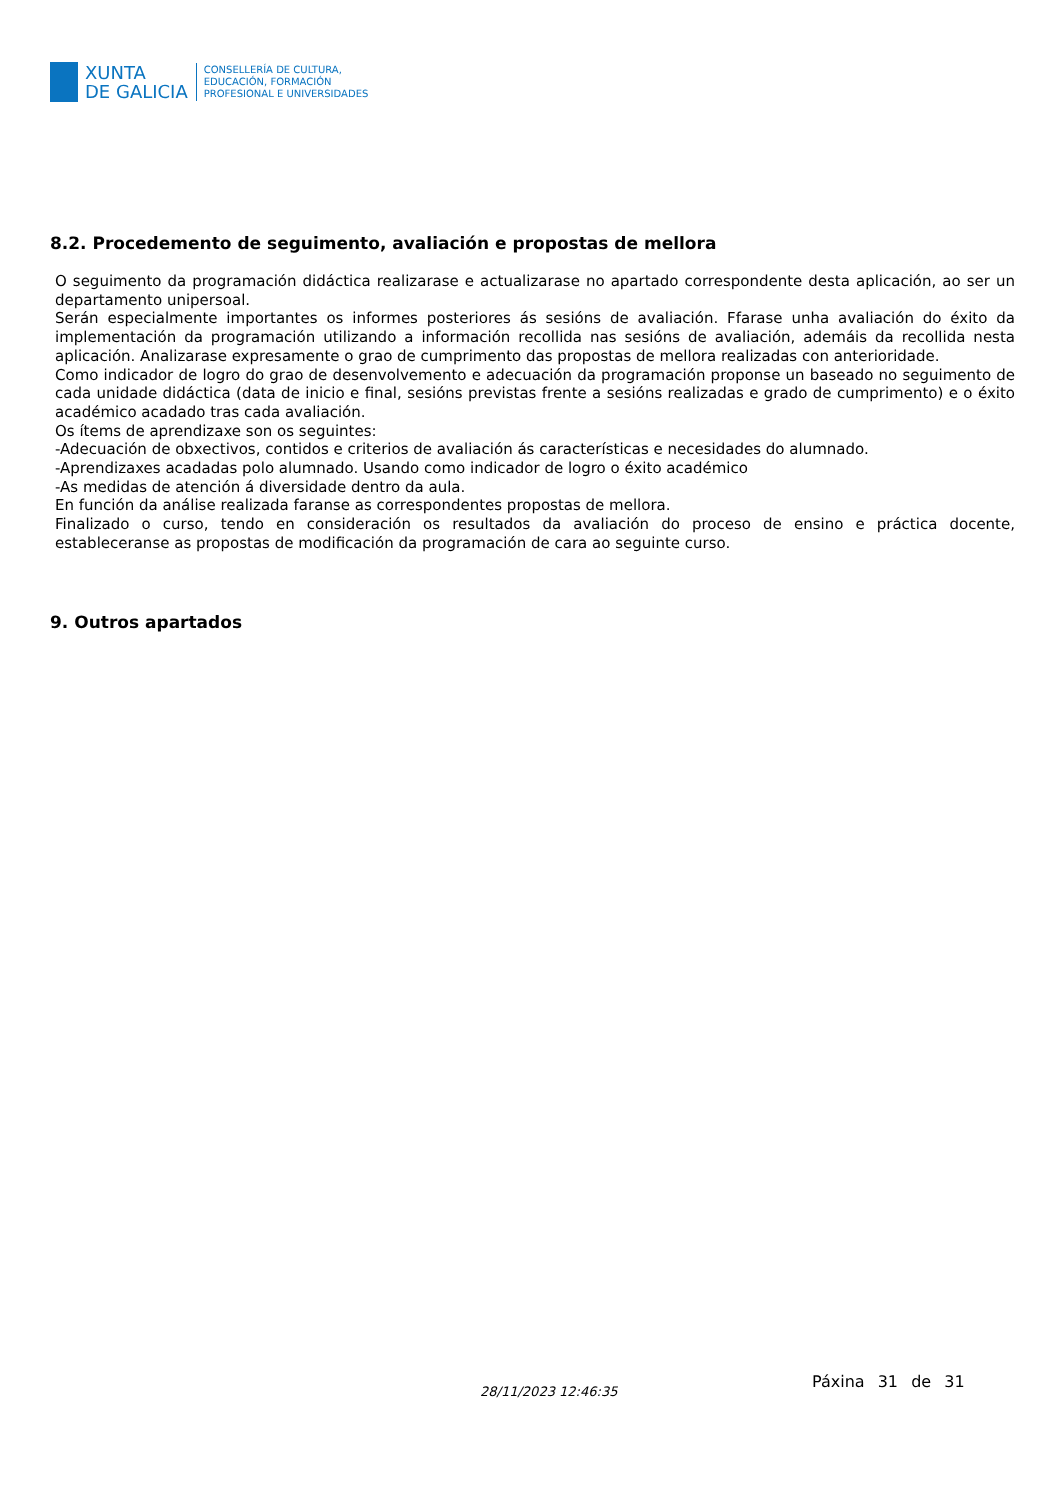XUNTA
DE GALICIA
CONSELLERÍA DE CULTURA,
EDUCACIÓN, FORMACIÓN
PROFESIONAL E UNIVERSIDADES
8.2. Procedemento de seguimento, avaliación e propostas de mellora
O seguimento da programación didáctica realizarase e actualizarase no apartado correspondente desta aplicación, ao ser un departamento unipersoal.
Serán especialmente importantes os informes posteriores ás sesións de avaliación. Ffarase unha avaliación do éxito da implementación da programación utilizando a información recollida nas sesións de avaliación, ademáis da recollida nesta aplicación. Analizarase expresamente o grao de cumprimento das propostas de mellora realizadas con anterioridade.
Como indicador de logro do grao de desenvolvemento e adecuación da programación proponse un baseado no seguimento de cada unidade didáctica (data de inicio e final, sesións previstas frente a sesións realizadas e grado de cumprimento) e o éxito académico acadado tras cada avaliación.
Os ítems de aprendizaxe son os seguintes:
-Adecuación de obxectivos, contidos e criterios de avaliación ás características e necesidades do alumnado.
-Aprendizaxes acadadas polo alumnado. Usando como indicador de logro o éxito académico
-As medidas de atención á diversidade dentro da aula.
En función da análise realizada faranse as correspondentes propostas de mellora.
Finalizado o curso, tendo en consideración os resultados da avaliación do proceso de ensino e práctica docente, estableceranse as propostas de modificación da programación de cara ao seguinte curso.
9. Outros apartados
28/11/2023 12:46:35
Páxina 31 de 31